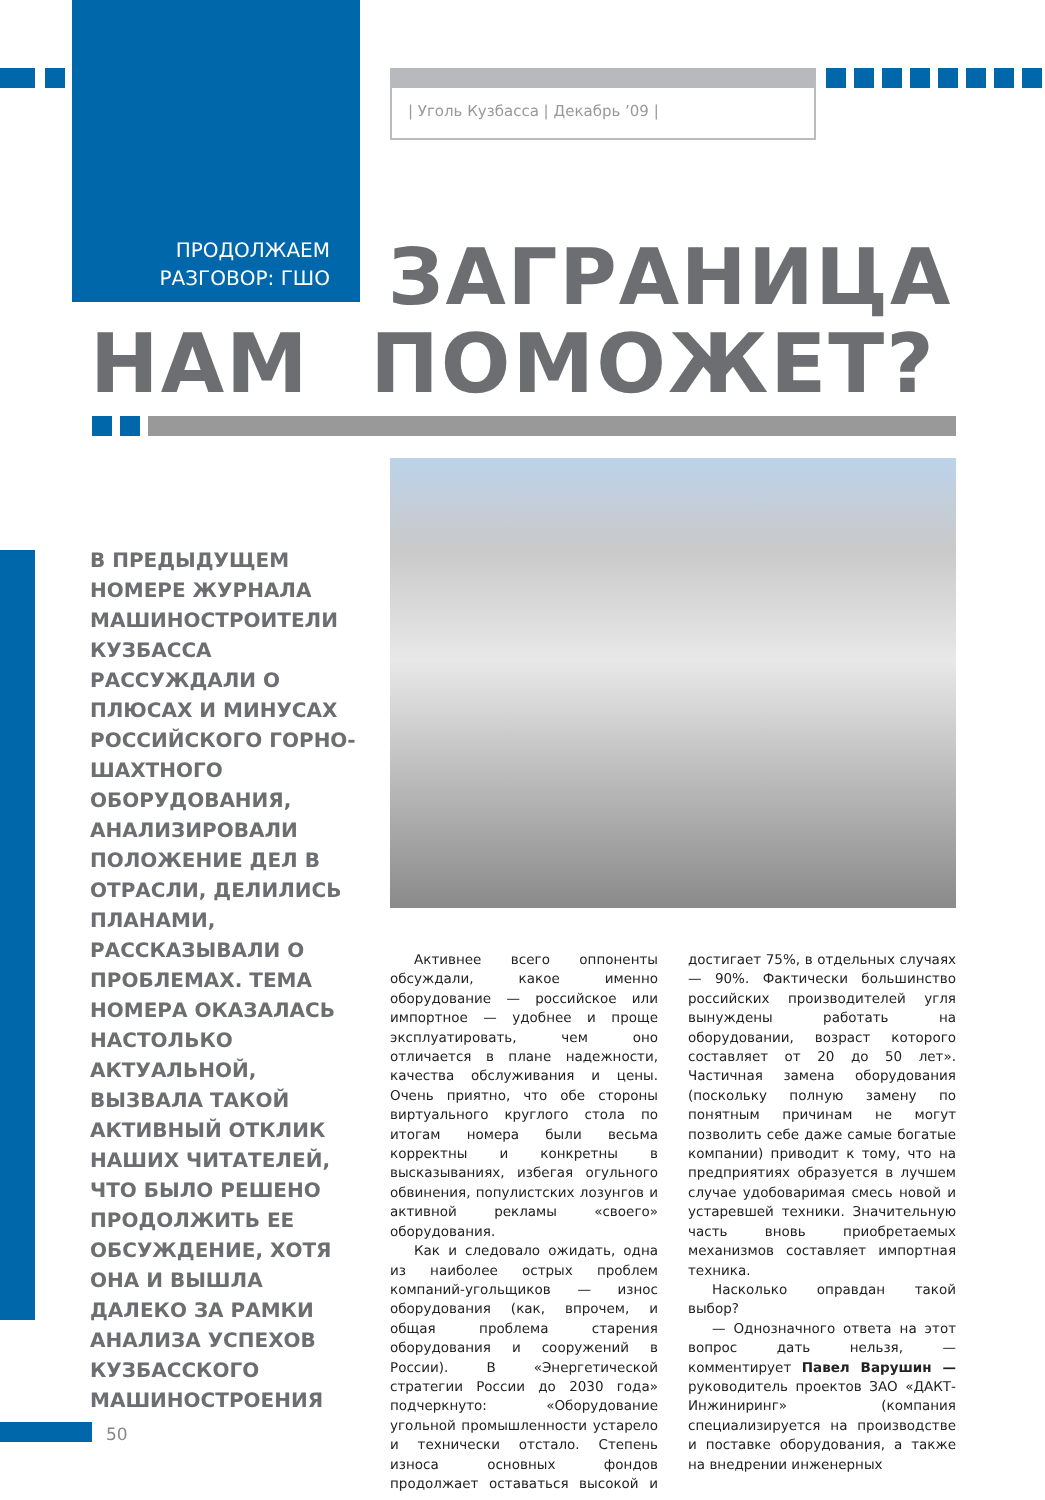| Уголь Кузбасса | Декабрь ’09 |
ПРОДОЛЖАЕМ
РАЗГОВОР: ГШО
ЗАГРАНИЦА
НАМ ПОМОЖЕТ?
В ПРЕДЫДУЩЕМ НОМЕРЕ ЖУРНАЛА МАШИНОСТРОИТЕЛИ КУЗБАССА РАССУЖДАЛИ О ПЛЮСАХ И МИНУСАХ РОССИЙСКОГО ГОРНО-ШАХТНОГО ОБОРУДОВАНИЯ, АНАЛИЗИРОВАЛИ ПОЛОЖЕНИЕ ДЕЛ В ОТРАСЛИ, ДЕЛИЛИСЬ ПЛАНАМИ, РАССКАЗЫВАЛИ О ПРОБЛЕМАХ. ТЕМА НОМЕРА ОКАЗАЛАСЬ НАСТОЛЬКО АКТУАЛЬНОЙ, ВЫЗВАЛА ТАКОЙ АКТИВНЫЙ ОТКЛИК НАШИХ ЧИТАТЕЛЕЙ, ЧТО БЫЛО РЕШЕНО ПРОДОЛЖИТЬ ЕЕ ОБСУЖДЕНИЕ, ХОТЯ ОНА И ВЫШЛА ДАЛЕКО ЗА РАМКИ АНАЛИЗА УСПЕХОВ КУЗБАССКОГО МАШИНОСТРОЕНИЯ
Активнее всего оппоненты обсуждали, какое именно оборудование — российское или импортное — удобнее и проще эксплуатировать, чем оно отличается в плане надежности, качества обслуживания и цены. Очень приятно, что обе стороны виртуального круглого стола по итогам номера были весьма корректны и конкретны в высказываниях, избегая огульного обвинения, популистских лозунгов и активной рекламы «своего» оборудования.
Как и следовало ожидать, одна из наиболее острых проблем компаний-угольщиков — износ оборудования (как, впрочем, и общая проблема старения оборудования и сооружений в России). В «Энергетической стратегии России до 2030 года» подчеркнуто: «Оборудование угольной промышленности устарело и технически отстало. Степень износа основных фондов продолжает оставаться высокой и достигает 75%, в отдельных случаях — 90%. Фактически большинство российских производителей угля вынуждены работать на оборудовании, возраст которого составляет от 20 до 50 лет». Частичная замена оборудования (поскольку полную замену по понятным причинам не могут позволить себе даже самые богатые компании) приводит к тому, что на предприятиях образуется в лучшем случае удобоваримая смесь новой и устаревшей техники. Значительную часть вновь приобретаемых механизмов составляет импортная техника.
Насколько оправдан такой выбор?
— Однозначного ответа на этот вопрос дать нельзя, — комментирует Павел Варушин — руководитель проектов ЗАО «ДАКТ-Инжиниринг» (компания специализируется на производстве и поставке оборудования, а также на внедрении инженерных
50